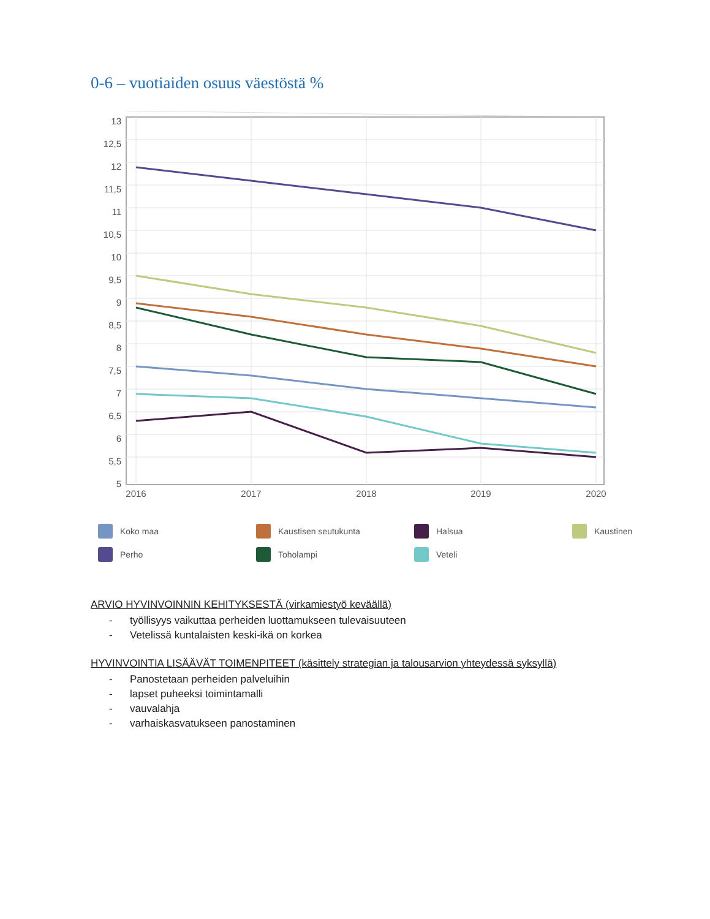0-6 – vuotiaiden osuus väestöstä %
13
12,5
12
11,5
11
10,5
10
9,5
9
8,5
8
7,5
7
6,5
6
5,5
5
2016
2017
2018
2019
2020
Koko maa
Kaustisen seutukunta
Halsua
Kaustinen
Perho
Toholampi
Veteli
ARVIO HYVINVOINNIN KEHITYKSESTÄ (virkamiestyö keväällä)
- työllisyys vaikuttaa perheiden luottamukseen tulevaisuuteen
- Vetelissä kuntalaisten keski-ikä on korkea
HYVINVOINTIA LISÄÄVÄT TOIMENPITEET (käsittely strategian ja talousarvion yhteydessä syksyllä)
- Panostetaan perheiden palveluihin
- lapset puheeksi toimintamalli
- vauvalahja
- varhaiskasvatukseen panostaminen